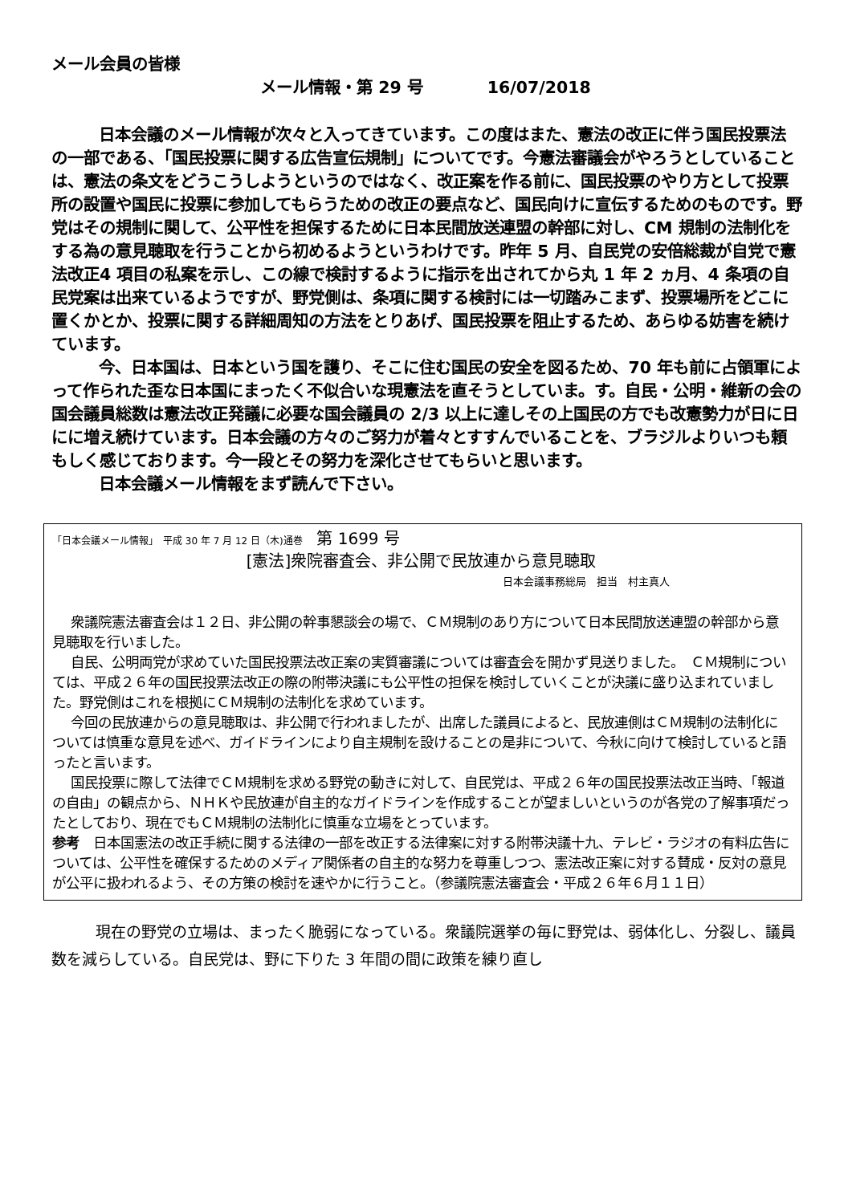メール会員の皆様
メール情報・第 29 号　　　　16/07/2018
日本会議のメール情報が次々と入ってきています。この度はまた、憲法の改正に伴う国民投票法の一部である、「国民投票に関する広告宣伝規制」についてです。今憲法審議会がやろうとしていることは、憲法の条文をどうこうしようというのではなく、改正案を作る前に、国民投票のやり方として投票所の設置や国民に投票に参加してもらうための改正の要点など、国民向けに宣伝するためのものです。野党はその規制に関して、公平性を担保するために日本民間放送連盟の幹部に対し、CM 規制の法制化をする為の意見聴取を行うことから初めるようというわけです。昨年 5 月、自民党の安倍総裁が自党で憲法改正4 項目の私案を示し、この線で検討するように指示を出されてから丸 1 年 2 ヵ月、4 条項の自民党案は出来ているようですが、野党側は、条項に関する検討には一切踏みこまず、投票場所をどこに置くかとか、投票に関する詳細周知の方法をとりあげ、国民投票を阻止するため、あらゆる妨害を続けています。
今、日本国は、日本という国を護り、そこに住む国民の安全を図るため、70 年も前に占領軍によって作られた歪な日本国にまったく不似合いな現憲法を直そうとしていま。す。自民・公明・維新の会の国会議員総数は憲法改正発議に必要な国会議員の 2/3 以上に達しその上国民の方でも改憲勢力が日に日にに増え続けています。日本会議の方々のご努力が着々とすすんでいることを、ブラジルよりいつも頼もしく感じております。今一段とその努力を深化させてもらいと思います。
日本会議メール情報をまず読んで下さい。
「日本会議メール情報」　平成 30 年 7 月 12 日（木)通巻　 第 1699 号
[憲法]衆院審査会、非公開で民放連から意見聴取
日本会議事務総局　担当　村主真人
衆議院憲法審査会は１２日、非公開の幹事懇談会の場で、ＣＭ規制のあり方について日本民間放送連盟の幹部から意見聴取を行いました。
自民、公明両党が求めていた国民投票法改正案の実質審議については審査会を開かず見送りました。　ＣＭ規制については、平成２６年の国民投票法改正の際の附帯決議にも公平性の担保を検討していくことが決議に盛り込まれていました。野党側はこれを根拠にＣＭ規制の法制化を求めています。
今回の民放連からの意見聴取は、非公開で行われましたが、出席した議員によると、民放連側はＣＭ規制の法制化については慎重な意見を述べ、ガイドラインにより自主規制を設けることの是非について、今秋に向けて検討していると語ったと言います。
国民投票に際して法律でＣＭ規制を求める野党の動きに対して、自民党は、平成２６年の国民投票法改正当時、「報道の自由」の観点から、ＮＨＫや民放連が自主的なガイドラインを作成することが望ましいというのが各党の了解事項だったとしており、現在でもＣＭ規制の法制化に慎重な立場をとっています。
参考　日本国憲法の改正手続に関する法律の一部を改正する法律案に対する附帯決議十九、テレビ・ラジオの有料広告については、公平性を確保するためのメディア関係者の自主的な努力を尊重しつつ、憲法改正案に対する賛成・反対の意見が公平に扱われるよう、その方策の検討を速やかに行うこと。（参議院憲法審査会・平成２６年６月１１日）
現在の野党の立場は、まったく脆弱になっている。衆議院選挙の毎に野党は、弱体化し、分裂し、議員数を減らしている。自民党は、野に下りた 3 年間の間に政策を練り直し